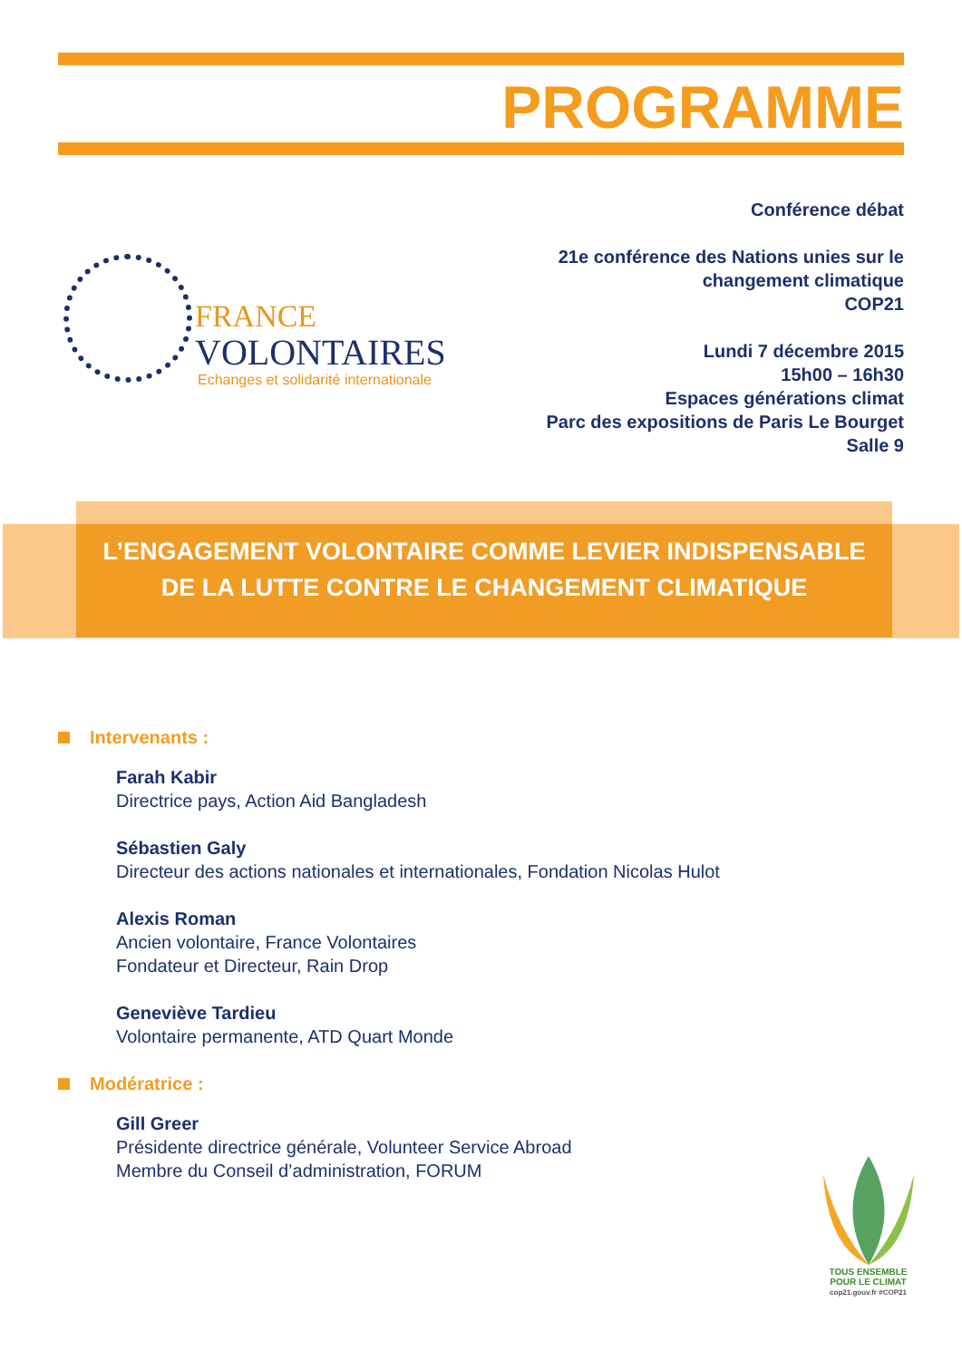PROGRAMME
Conférence débat
21e conférence des Nations unies sur le
changement climatique
COP21
Lundi 7 décembre 2015
15h00 – 16h30
Espaces générations climat
Parc des expositions de Paris Le Bourget
Salle 9
FRANCE
VOLONTAIRES
Echanges et solidarité internationale
L’ENGAGEMENT VOLONTAIRE COMME LEVIER INDISPENSABLE
DE LA LUTTE CONTRE LE CHANGEMENT CLIMATIQUE
Intervenants :
Farah Kabir
Directrice pays, Action Aid Bangladesh
Sébastien Galy
Directeur des actions nationales et internationales, Fondation Nicolas Hulot
Alexis Roman
Ancien volontaire, France Volontaires
Fondateur et Directeur, Rain Drop
Geneviève Tardieu
Volontaire permanente, ATD Quart Monde
Modératrice :
Gill Greer
Présidente directrice générale, Volunteer Service Abroad
Membre du Conseil d’administration, FORUM
TOUS ENSEMBLE
POUR LE CLIMAT
cop21.gouv.fr #COP21